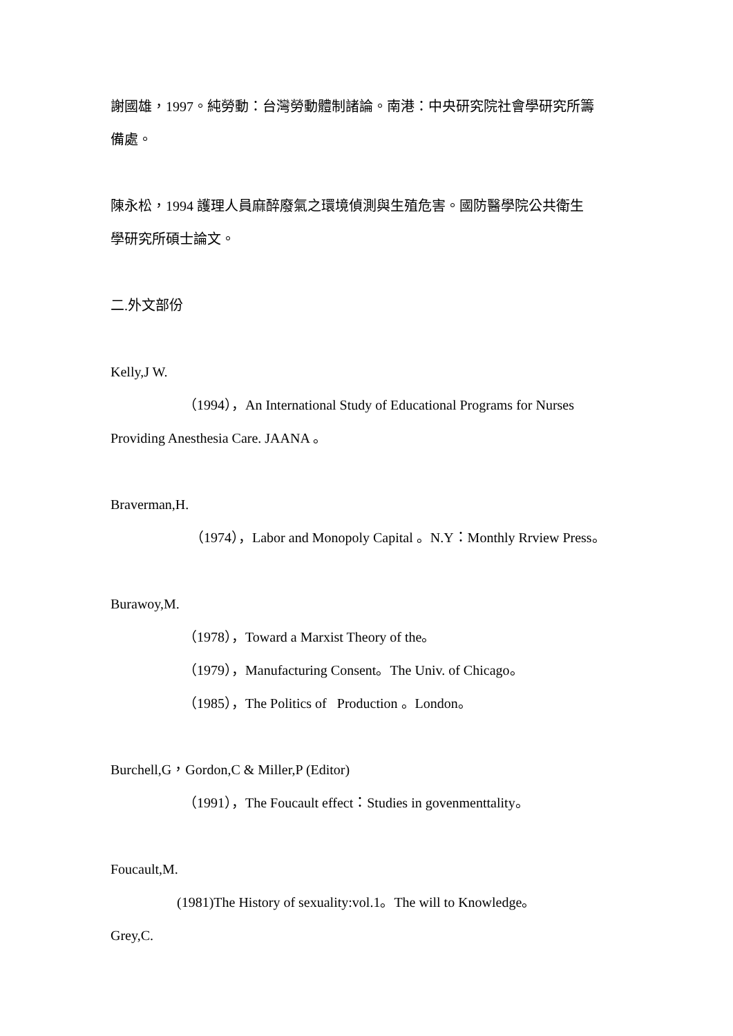謝國雄，1997。純勞動：台灣勞動體制諸論。南港：中央研究院社會學研究所籌
備處。
陳永松，1994 護理人員麻醉廢氣之環境偵測與生殖危害。國防醫學院公共衛生
學研究所碩士論文。
二.外文部份
Kelly,J W.
（1994），An International Study of Educational Programs for Nurses
Providing Anesthesia Care. JAANA 。
Braverman,H.
（1974），Labor and Monopoly Capital 。N.Y：Monthly Rrview Press。
Burawoy,M.
（1978），Toward a Marxist Theory of the。
（1979），Manufacturing Consent。The Univ. of Chicago。
（1985），The Politics of Production 。London。
Burchell,G，Gordon,C & Miller,P (Editor)
（1991），The Foucault effect：Studies in govenmenttality。
Foucault,M.
(1981)The History of sexuality:vol.1。The will to Knowledge。
Grey,C.